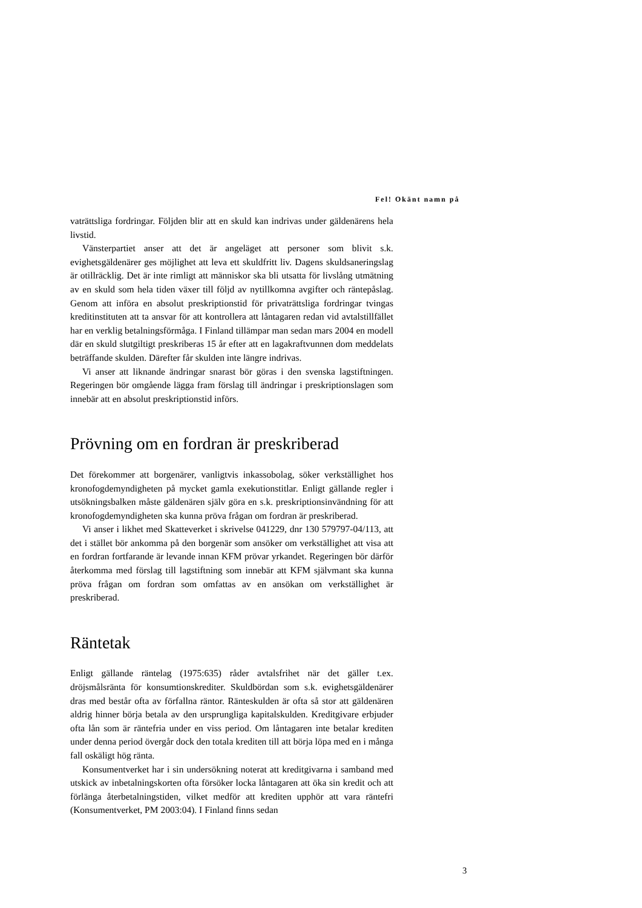Fel! Okänt namn på
vaträttsliga fordringar. Följden blir att en skuld kan indrivas under gäldenärens hela livstid.
Vänsterpartiet anser att det är angeläget att personer som blivit s.k. evighetsgäldenärer ges möjlighet att leva ett skuldfritt liv. Dagens skuldsaneringslag är otillräcklig. Det är inte rimligt att människor ska bli utsatta för livslång utmätning av en skuld som hela tiden växer till följd av nytillkomna avgifter och räntepåslag. Genom att införa en absolut preskriptionstid för privaträttsliga fordringar tvingas kreditinstituten att ta ansvar för att kontrollera att låntagaren redan vid avtalstillfället har en verklig betalningsförmåga. I Finland tillämpar man sedan mars 2004 en modell där en skuld slutgiltigt preskriberas 15 år efter att en lagakraftvunnen dom meddelats beträffande skulden. Därefter får skulden inte längre indrivas.
Vi anser att liknande ändringar snarast bör göras i den svenska lagstiftningen. Regeringen bör omgående lägga fram förslag till ändringar i preskriptionslagen som innebär att en absolut preskriptionstid införs.
Prövning om en fordran är preskriberad
Det förekommer att borgenärer, vanligtvis inkassobolag, söker verkställighet hos kronofogdemyndigheten på mycket gamla exekutionstitlar. Enligt gällande regler i utsökningsbalken måste gäldenären själv göra en s.k. preskriptionsinvändning för att kronofogdemyndigheten ska kunna pröva frågan om fordran är preskriberad.
Vi anser i likhet med Skatteverket i skrivelse 041229, dnr 130 579797-04/113, att det i stället bör ankomma på den borgenär som ansöker om verkställighet att visa att en fordran fortfarande är levande innan KFM prövar yrkandet. Regeringen bör därför återkomma med förslag till lagstiftning som innebär att KFM självmant ska kunna pröva frågan om fordran som omfattas av en ansökan om verkställighet är preskriberad.
Räntetak
Enligt gällande räntelag (1975:635) råder avtalsfrihet när det gäller t.ex. dröjsmålsränta för konsumtionskrediter. Skuldbördan som s.k. evighetsgäldenärer dras med består ofta av förfallna räntor. Ränteskulden är ofta så stor att gäldenären aldrig hinner börja betala av den ursprungliga kapitalskulden. Kreditgivare erbjuder ofta lån som är räntefria under en viss period. Om låntagaren inte betalar krediten under denna period övergår dock den totala krediten till att börja löpa med en i många fall oskäligt hög ränta.
Konsumentverket har i sin undersökning noterat att kreditgivarna i samband med utskick av inbetalningskorten ofta försöker locka låntagaren att öka sin kredit och att förlänga återbetalningstiden, vilket medför att krediten upphör att vara räntefri (Konsumentverket, PM 2003:04). I Finland finns sedan
3